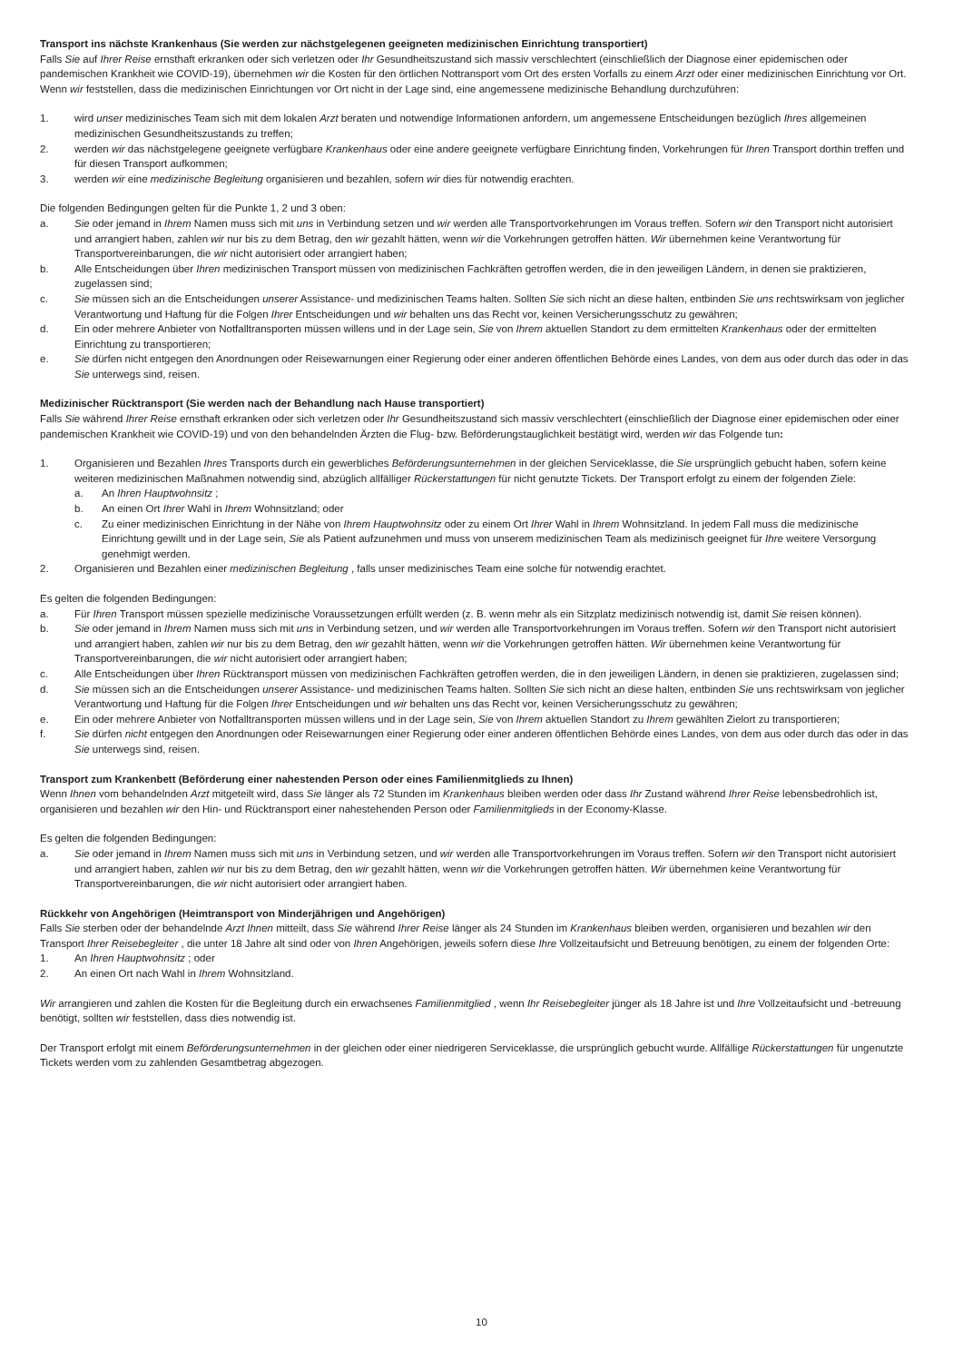Transport ins nächste Krankenhaus (Sie werden zur nächstgelegenen geeigneten medizinischen Einrichtung transportiert)
Falls Sie auf Ihrer Reise ernsthaft erkranken oder sich verletzen oder Ihr Gesundheitszustand sich massiv verschlechtert (einschließlich der Diagnose einer epidemischen oder pandemischen Krankheit wie COVID-19), übernehmen wir die Kosten für den örtlichen Nottransport vom Ort des ersten Vorfalls zu einem Arzt oder einer medizinischen Einrichtung vor Ort. Wenn wir feststellen, dass die medizinischen Einrichtungen vor Ort nicht in der Lage sind, eine angemessene medizinische Behandlung durchzuführen:
1. wird unser medizinisches Team sich mit dem lokalen Arzt beraten und notwendige Informationen anfordern, um angemessene Entscheidungen bezüglich Ihres allgemeinen medizinischen Gesundheitszustands zu treffen;
2. werden wir das nächstgelegene geeignete verfügbare Krankenhaus oder eine andere geeignete verfügbare Einrichtung finden, Vorkehrungen für Ihren Transport dorthin treffen und für diesen Transport aufkommen;
3. werden wir eine medizinische Begleitung organisieren und bezahlen, sofern wir dies für notwendig erachten.
Die folgenden Bedingungen gelten für die Punkte 1, 2 und 3 oben:
a. Sie oder jemand in Ihrem Namen muss sich mit uns in Verbindung setzen und wir werden alle Transportvorkehrungen im Voraus treffen. Sofern wir den Transport nicht autorisiert und arrangiert haben, zahlen wir nur bis zu dem Betrag, den wir gezahlt hätten, wenn wir die Vorkehrungen getroffen hätten. Wir übernehmen keine Verantwortung für Transportvereinbarungen, die wir nicht autorisiert oder arrangiert haben;
b. Alle Entscheidungen über Ihren medizinischen Transport müssen von medizinischen Fachkräften getroffen werden, die in den jeweiligen Ländern, in denen sie praktizieren, zugelassen sind;
c. Sie müssen sich an die Entscheidungen unserer Assistance- und medizinischen Teams halten. Sollten Sie sich nicht an diese halten, entbinden Sie uns rechtswirksam von jeglicher Verantwortung und Haftung für die Folgen Ihrer Entscheidungen und wir behalten uns das Recht vor, keinen Versicherungsschutz zu gewähren;
d. Ein oder mehrere Anbieter von Notfalltransporten müssen willens und in der Lage sein, Sie von Ihrem aktuellen Standort zu dem ermittelten Krankenhaus oder der ermittelten Einrichtung zu transportieren;
e. Sie dürfen nicht entgegen den Anordnungen oder Reisewarnungen einer Regierung oder einer anderen öffentlichen Behörde eines Landes, von dem aus oder durch das oder in das Sie unterwegs sind, reisen.
Medizinischer Rücktransport (Sie werden nach der Behandlung nach Hause transportiert)
Falls Sie während Ihrer Reise ernsthaft erkranken oder sich verletzen oder Ihr Gesundheitszustand sich massiv verschlechtert (einschließlich der Diagnose einer epidemischen oder einer pandemischen Krankheit wie COVID-19) und von den behandelnden Ärzten die Flug- bzw. Beförderungstauglichkeit bestätigt wird, werden wir das Folgende tun:
1. Organisieren und Bezahlen Ihres Transports durch ein gewerbliches Beförderungsunternehmen in der gleichen Serviceklasse, die Sie ursprünglich gebucht haben, sofern keine weiteren medizinischen Maßnahmen notwendig sind, abzüglich allfälliger Rückerstattungen für nicht genutzte Tickets. Der Transport erfolgt zu einem der folgenden Ziele:
a. An Ihren Hauptwohnsitz ;
b. An einen Ort Ihrer Wahl in Ihrem Wohnsitzland; oder
c. Zu einer medizinischen Einrichtung in der Nähe von Ihrem Hauptwohnsitz oder zu einem Ort Ihrer Wahl in Ihrem Wohnsitzland. In jedem Fall muss die medizinische Einrichtung gewillt und in der Lage sein, Sie als Patient aufzunehmen und muss von unserem medizinischen Team als medizinisch geeignet für Ihre weitere Versorgung genehmigt werden.
2. Organisieren und Bezahlen einer medizinischen Begleitung , falls unser medizinisches Team eine solche für notwendig erachtet.
Es gelten die folgenden Bedingungen:
a. Für Ihren Transport müssen spezielle medizinische Voraussetzungen erfüllt werden (z. B. wenn mehr als ein Sitzplatz medizinisch notwendig ist, damit Sie reisen können).
b. Sie oder jemand in Ihrem Namen muss sich mit uns in Verbindung setzen, und wir werden alle Transportvorkehrungen im Voraus treffen. Sofern wir den Transport nicht autorisiert und arrangiert haben, zahlen wir nur bis zu dem Betrag, den wir gezahlt hätten, wenn wir die Vorkehrungen getroffen hätten. Wir übernehmen keine Verantwortung für Transportvereinbarungen, die wir nicht autorisiert oder arrangiert haben;
c. Alle Entscheidungen über Ihren Rücktransport müssen von medizinischen Fachkräften getroffen werden, die in den jeweiligen Ländern, in denen sie praktizieren, zugelassen sind;
d. Sie müssen sich an die Entscheidungen unserer Assistance- und medizinischen Teams halten. Sollten Sie sich nicht an diese halten, entbinden Sie uns rechtswirksam von jeglicher Verantwortung und Haftung für die Folgen Ihrer Entscheidungen und wir behalten uns das Recht vor, keinen Versicherungsschutz zu gewähren;
e. Ein oder mehrere Anbieter von Notfalltransporten müssen willens und in der Lage sein, Sie von Ihrem aktuellen Standort zu Ihrem gewählten Zielort zu transportieren;
f. Sie dürfen nicht entgegen den Anordnungen oder Reisewarnungen einer Regierung oder einer anderen öffentlichen Behörde eines Landes, von dem aus oder durch das oder in das Sie unterwegs sind, reisen.
Transport zum Krankenbett (Beförderung einer nahestenden Person oder eines Familienmitglieds zu Ihnen)
Wenn Ihnen vom behandelnden Arzt mitgeteilt wird, dass Sie länger als 72 Stunden im Krankenhaus bleiben werden oder dass Ihr Zustand während Ihrer Reise lebensbedrohlich ist, organisieren und bezahlen wir den Hin- und Rücktransport einer nahestehenden Person oder Familienmitglieds in der Economy-Klasse.
Es gelten die folgenden Bedingungen:
a. Sie oder jemand in Ihrem Namen muss sich mit uns in Verbindung setzen, und wir werden alle Transportvorkehrungen im Voraus treffen. Sofern wir den Transport nicht autorisiert und arrangiert haben, zahlen wir nur bis zu dem Betrag, den wir gezahlt hätten, wenn wir die Vorkehrungen getroffen hätten. Wir übernehmen keine Verantwortung für Transportvereinbarungen, die wir nicht autorisiert oder arrangiert haben.
Rückkehr von Angehörigen (Heimtransport von Minderjährigen und Angehörigen)
Falls Sie sterben oder der behandelnde Arzt Ihnen mitteilt, dass Sie während Ihrer Reise länger als 24 Stunden im Krankenhaus bleiben werden, organisieren und bezahlen wir den Transport Ihrer Reisebegleiter , die unter 18 Jahre alt sind oder von Ihren Angehörigen, jeweils sofern diese Ihre Vollzeitaufsicht und Betreuung benötigen, zu einem der folgenden Orte:
1. An Ihren Hauptwohnsitz ; oder
2. An einen Ort nach Wahl in Ihrem Wohnsitzland.
Wir arrangieren und zahlen die Kosten für die Begleitung durch ein erwachsenes Familienmitglied , wenn Ihr Reisebegleiter jünger als 18 Jahre ist und Ihre Vollzeitaufsicht und -betreuung benötigt, sollten wir feststellen, dass dies notwendig ist.
Der Transport erfolgt mit einem Beförderungsunternehmen in der gleichen oder einer niedrigeren Serviceklasse, die ursprünglich gebucht wurde. Allfällige Rückerstattungen für ungenutzte Tickets werden vom zu zahlenden Gesamtbetrag abgezogen.
10